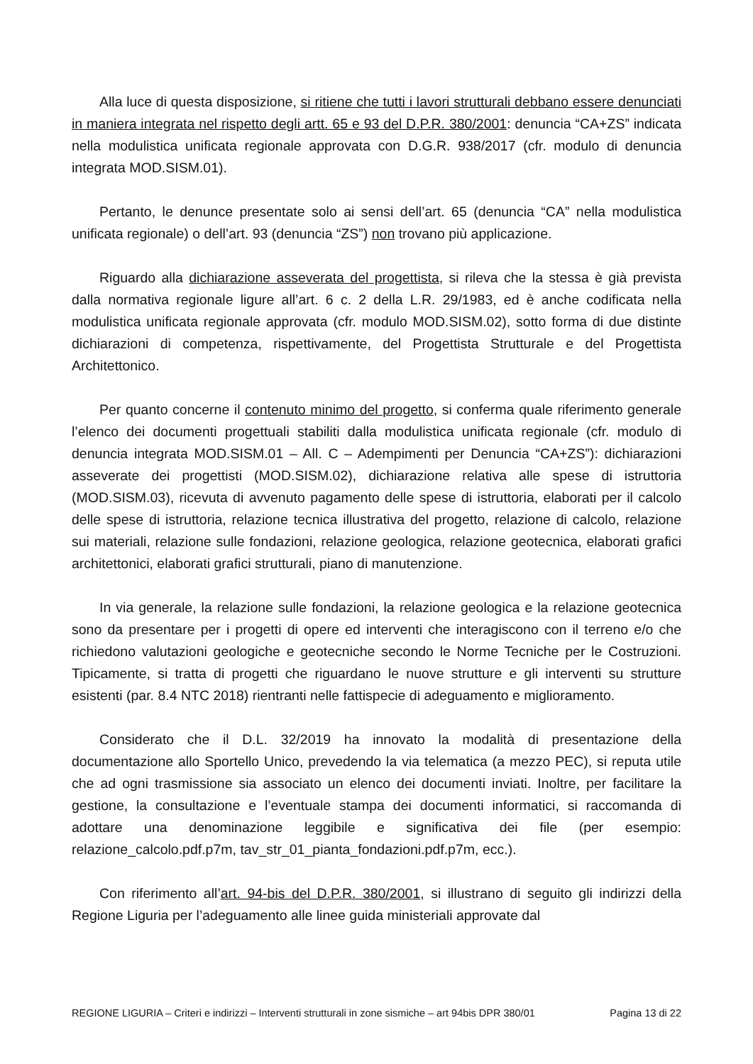Alla luce di questa disposizione, si ritiene che tutti i lavori strutturali debbano essere denunciati in maniera integrata nel rispetto degli artt. 65 e 93 del D.P.R. 380/2001: denuncia “CA+ZS” indicata nella modulistica unificata regionale approvata con D.G.R. 938/2017 (cfr. modulo di denuncia integrata MOD.SISM.01).
Pertanto, le denunce presentate solo ai sensi dell’art. 65 (denuncia “CA” nella modulistica unificata regionale) o dell’art. 93 (denuncia “ZS”) non trovano più applicazione.
Riguardo alla dichiarazione asseverata del progettista, si rileva che la stessa è già prevista dalla normativa regionale ligure all’art. 6 c. 2 della L.R. 29/1983, ed è anche codificata nella modulistica unificata regionale approvata (cfr. modulo MOD.SISM.02), sotto forma di due distinte dichiarazioni di competenza, rispettivamente, del Progettista Strutturale e del Progettista Architettonico.
Per quanto concerne il contenuto minimo del progetto, si conferma quale riferimento generale l’elenco dei documenti progettuali stabiliti dalla modulistica unificata regionale (cfr. modulo di denuncia integrata MOD.SISM.01 – All. C – Adempimenti per Denuncia “CA+ZS”): dichiarazioni asseverate dei progettisti (MOD.SISM.02), dichiarazione relativa alle spese di istruttoria (MOD.SISM.03), ricevuta di avvenuto pagamento delle spese di istruttoria, elaborati per il calcolo delle spese di istruttoria, relazione tecnica illustrativa del progetto, relazione di calcolo, relazione sui materiali, relazione sulle fondazioni, relazione geologica, relazione geotecnica, elaborati grafici architettonici, elaborati grafici strutturali, piano di manutenzione.
In via generale, la relazione sulle fondazioni, la relazione geologica e la relazione geotecnica sono da presentare per i progetti di opere ed interventi che interagiscono con il terreno e/o che richiedono valutazioni geologiche e geotecniche secondo le Norme Tecniche per le Costruzioni. Tipicamente, si tratta di progetti che riguardano le nuove strutture e gli interventi su strutture esistenti (par. 8.4 NTC 2018) rientranti nelle fattispecie di adeguamento e miglioramento.
Considerato che il D.L. 32/2019 ha innovato la modalità di presentazione della documentazione allo Sportello Unico, prevedendo la via telematica (a mezzo PEC), si reputa utile che ad ogni trasmissione sia associato un elenco dei documenti inviati. Inoltre, per facilitare la gestione, la consultazione e l’eventuale stampa dei documenti informatici, si raccomanda di adottare una denominazione leggibile e significativa dei file (per esempio: relazione_calcolo.pdf.p7m, tav_str_01_pianta_fondazioni.pdf.p7m, ecc.).
Con riferimento all’art. 94-bis del D.P.R. 380/2001, si illustrano di seguito gli indirizzi della Regione Liguria per l’adeguamento alle linee guida ministeriali approvate dal
REGIONE LIGURIA – Criteri e indirizzi – Interventi strutturali in zone sismiche – art 94bis DPR 380/01 Pagina 13 di 22